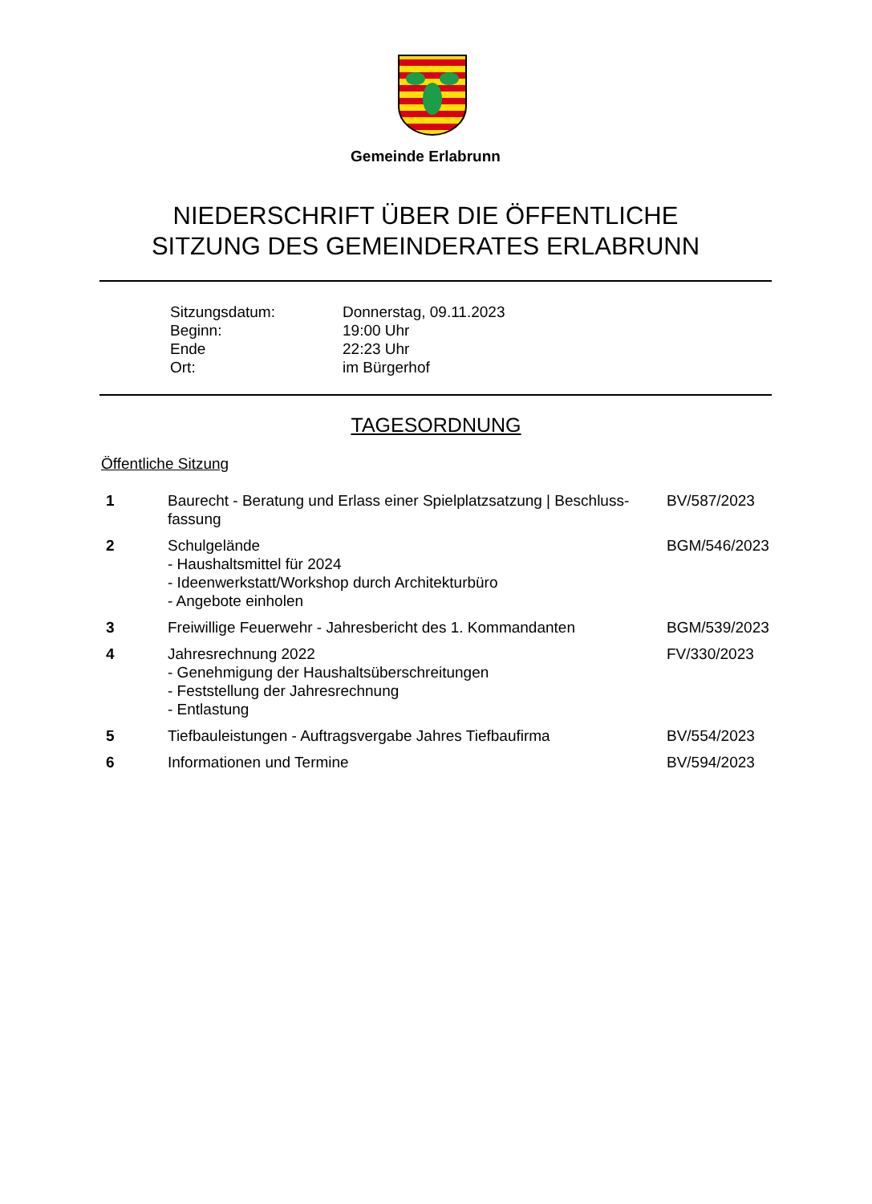Gemeinde Erlabrunn
NIEDERSCHRIFT ÜBER DIE ÖFFENTLICHE
SITZUNG DES GEMEINDERATES ERLABRUNN
| Sitzungsdatum: | Donnerstag, 09.11.2023 |
| Beginn: | 19:00 Uhr |
| Ende | 22:23 Uhr |
| Ort: | im Bürgerhof |
TAGESORDNUNG
Öffentliche Sitzung
| 1 | Baurecht - Beratung und Erlass einer Spielplatzsatzung / Beschluss- fassung | BV/587/2023 |
| 2 | Schulgelände - Haushaltsmittel für 2024 - Ideenwerkstatt/Workshop durch Architekturbüro - Angebote einholen | BGM/546/2023 |
| 3 | Freiwillige Feuerwehr - Jahresbericht des 1. Kommandanten | BGM/539/2023 |
| 4 | Jahresrechnung 2022 - Genehmigung der Haushaltsüberschreitungen - Feststellung der Jahresrechnung - Entlastung | FV/330/2023 |
| 5 | Tiefbauleistungen - Auftragsvergabe Jahres Tiefbaufirma | BV/554/2023 |
| 6 | Informationen und Termine | BV/594/2023 |